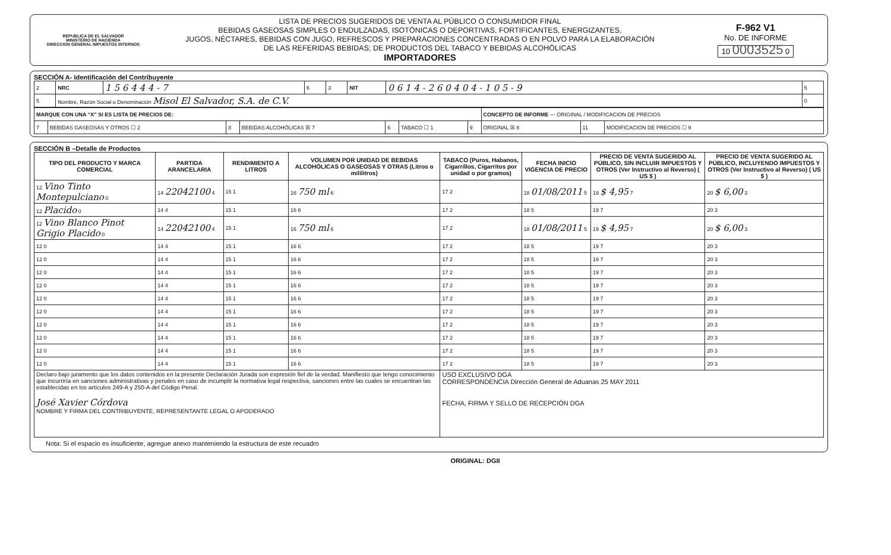REPUBLICA DE EL SALVADOR
MINISTERIO DE HACIENDA
DIRECCION GENERAL IMPUESTOS INTERNOS
LISTA DE PRECIOS SUGERIDOS DE VENTA AL PÚBLICO O CONSUMIDOR FINAL
BEBIDAS GASEOSAS SIMPLES O ENDULZADAS, ISOTÓNICAS O DEPORTIVAS, FORTIFICANTES, ENERGIZANTES,
JUGOS, NÉCTARES, BEBIDAS CON JUGO, REFRESCOS Y PREPARACIONES CONCENTRADAS O EN POLVO PARA LA ELABORACIÓN
DE LAS REFERIDAS BEBIDAS; DE PRODUCTOS DEL TABACO Y BEBIDAS ALCOHÓLICAS
IMPORTADORES
F-962 V1
No. DE INFORME
10 0003525 0
SECCIÓN A- Identificación del Contribuyente
| 2 | NRC | 1 5 6 4 4 4 - 7 | 6 | 3 | NIT | 0 6 1 4 - 2 6 0 4 0 4 - 1 0 5 - 9 | 5 |
| 5 | Nombre, Razón Social o Denominación Misol El Salvador, S.A. de C.V. | | | | | | 0 |
| MARQUE CON UNA “X” SI ES LISTA DE PRECIOS DE: | | | | | | | CONCEPTO DE INFORME — ORIGINAL / MODIFICACION DE PRECIOS | | |
| 7 | BEBIDAS GASEOSAS Y OTROS ☐ 2 | 8 | BEBIDAS ALCOHÓLICAS ☒ 7 | 6 | TABACO ☐ 1 | 9 | ORIGINAL ☒ 8 | 11 | MODIFICACION DE PRECIOS ☐ 9 |
SECCIÓN B –Detalle de Productos
| TIPO DEL PRODUCTO Y MARCA COMERCIAL | PARTIDA ARANCELARIA | RENDIMIENTO A LITROS | VOLUMEN POR UNIDAD DE BEBIDAS ALCOHÓLICAS O GASEOSAS Y OTRAS (Litros o mililitros) | TABACO (Puros, Habanos, Cigarrillos, Cigarritos por unidad o por gramos) | FECHA INICIO VIGENCIA DE PRECIO | PRECIO DE VENTA SUGERIDO AL PÚBLICO, SIN INCLUIR IMPUESTOS Y OTROS (Ver Instructivo al Reverso) ( US $ ) | PRECIO DE VENTA SUGERIDO AL PÚBLICO, INCLUYENDO IMPUESTOS Y OTROS (Ver Instructivo al Reverso) ( US $ ) |
| --- | --- | --- | --- | --- | --- | --- | --- |
| 12 Vino Tinto Montepulciano 0 | 14 22042100 4 | 15 1 | 16 750 ml 6 | 17 2 | 18 01/08/2011 5 | 19 $ 4,95 7 | 20 $ 6,00 3 |
| 12 Placido 0 | 14 4 | 15 1 | 16 6 | 17 2 | 18 5 | 19 7 | 20 3 |
| 12 Vino Blanco Pinot Grigio Placido 0 | 14 22042100 4 | 15 1 | 16 750 ml 6 | 17 2 | 18 01/08/2011 5 | 19 $ 4,95 7 | 20 $ 6,00 3 |
| 12 0 | 14 4 | 15 1 | 16 6 | 17 2 | 18 5 | 19 7 | 20 3 |
| 12 0 | 14 4 | 15 1 | 16 6 | 17 2 | 18 5 | 19 7 | 20 3 |
| 12 0 | 14 4 | 15 1 | 16 6 | 17 2 | 18 5 | 19 7 | 20 3 |
| 12 0 | 14 4 | 15 1 | 16 6 | 17 2 | 18 5 | 19 7 | 20 3 |
| 12 0 | 14 4 | 15 1 | 16 6 | 17 2 | 18 5 | 19 7 | 20 3 |
| 12 0 | 14 4 | 15 1 | 16 6 | 17 2 | 18 5 | 19 7 | 20 3 |
| 12 0 | 14 4 | 15 1 | 16 6 | 17 2 | 18 5 | 19 7 | 20 3 |
| 12 0 | 14 4 | 15 1 | 16 6 | 17 2 | 18 5 | 19 7 | 20 3 |
| 12 0 | 14 4 | 15 1 | 16 6 | 17 2 | 18 5 | 19 7 | 20 3 |
| 12 0 | 14 4 | 15 1 | 16 6 | 17 2 | 18 5 | 19 7 | 20 3 |
| Declaro bajo juramento que los datos contenidos en la presente Declaración Jurada son expresión fiel de la verdad. Manifiesto que tengo conocimiento que incurriría en sanciones administrativas y penales en caso de incumplir la normativa legal respectiva, sanciones entre las cuales se encuentran las establecidas en los artículos 249-A y 250-A del Código Penal. José Xavier Córdova NOMBRE Y FIRMA DEL CONTRIBUYENTE, REPRESENTANTE LEGAL O APODERADO | | | | USO EXCLUSIVO DGA CORRESPONDENCIA Dirección General de Aduanas 25 MAY 2011 FECHA, FIRMA Y SELLO DE RECEPCIÓN DGA | | | |
Nota: Si el espacio es insuficiente, agregue anexo manteniendo la estructura de este recuadro
ORIGINAL: DGII